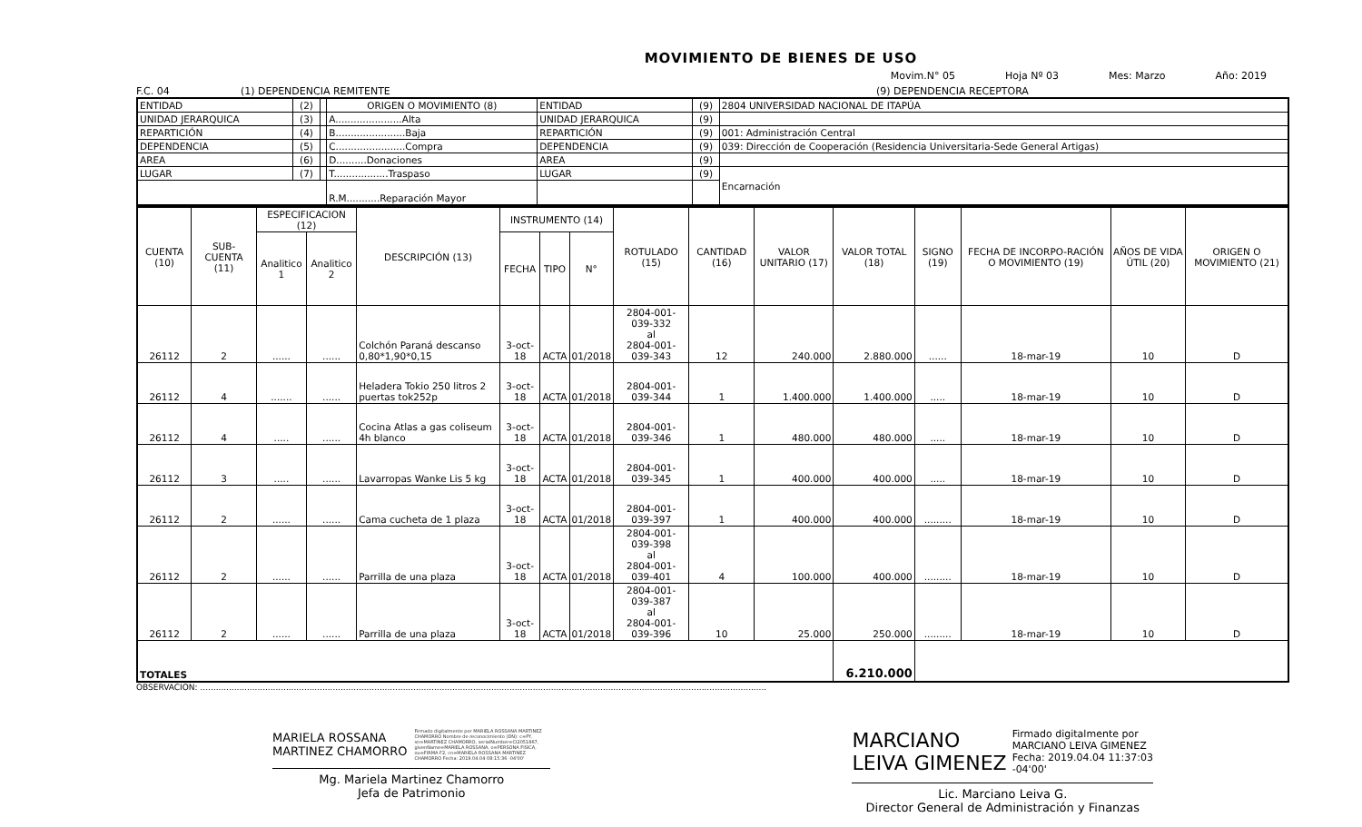MOVIMIENTO DE BIENES DE USO
Movim.N° 05 Hoja Nº 03 Mes: Marzo Año: 2019
F.C. 04 (1) DEPENDENCIA REMITENTE (9) DEPENDENCIA RECEPTORA
| ENTIDAD | (2) | | ORIGEN O MOVIMIENTO (8) | ENTIDAD | (9) | 2804 UNIVERSIDAD NACIONAL DE ITAPÚA |
| UNIDAD JERARQUICA | (3) | | A......................Alta | UNIDAD JERARQUICA | (9) | |
| REPARTICIÓN | (4) | | B.......................Baja | REPARTICIÓN | (9) | 001: Administración Central |
| DEPENDENCIA | (5) | | C.......................Compra | DEPENDENCIA | (9) | 039: Dirección de Cooperación (Residencia Universitaria-Sede General Artigas) |
| AREA | (6) | | D..........Donaciones | AREA | (9) | |
| LUGAR | (7) | | T..................Traspaso | LUGAR | (9) | Encarnación |
| | | | R.M...........Reparación Mayor | | | |
| CUENTA (10) | SUB-CUENTA (11) | ESPECIFICACION (12) | | DESCRIPCIÓN (13) | INSTRUMENTO (14) | | | ROTULADO (15) | CANTIDAD (16) | VALOR UNITARIO (17) | VALOR TOTAL (18) | SIGNO (19) | FECHA DE INCORPO-RACIÓN O MOVIMIENTO (19) | AÑOS DE VIDA ÚTIL (20) | ORIGEN O MOVIMIENTO (21) |
| --- | --- | --- | --- | --- | --- | --- | --- | --- | --- | --- | --- | --- | --- | --- | --- |
| | | Analitico 1 | Analitico 2 | | FECHA | TIPO | N° | | | | | | | | |
| 26112 | 2 | ...... | ...... | Colchón Paraná descanso 0,80*1,90*0,15 | 3-oct-18 | ACTA | 01/2018 | 2804-001-039-332 al 2804-001-039-343 | 12 | 240.000 | 2.880.000 | ...... | 18-mar-19 | 10 | D |
| 26112 | 4 | ....... | ...... | Heladera Tokio 250 litros 2 puertas tok252p | 3-oct-18 | ACTA | 01/2018 | 2804-001-039-344 | 1 | 1.400.000 | 1.400.000 | ..... | 18-mar-19 | 10 | D |
| 26112 | 4 | ..... | ...... | Cocina Atlas a gas coliseum 4h blanco | 3-oct-18 | ACTA | 01/2018 | 2804-001-039-346 | 1 | 480.000 | 480.000 | ..... | 18-mar-19 | 10 | D |
| 26112 | 3 | ..... | ...... | Lavarropas Wanke Lis 5 kg | 3-oct-18 | ACTA | 01/2018 | 2804-001-039-345 | 1 | 400.000 | 400.000 | ..... | 18-mar-19 | 10 | D |
| 26112 | 2 | ...... | ...... | Cama cucheta de 1 plaza | 3-oct-18 | ACTA | 01/2018 | 2804-001-039-397 | 1 | 400.000 | 400.000 | ......... | 18-mar-19 | 10 | D |
| 26112 | 2 | ...... | ...... | Parrilla de una plaza | 3-oct-18 | ACTA | 01/2018 | 2804-001-039-398 al 2804-001-039-401 | 4 | 100.000 | 400.000 | ......... | 18-mar-19 | 10 | D |
| 26112 | 2 | ...... | ...... | Parrilla de una plaza | 3-oct-18 | ACTA | 01/2018 | 2804-001-039-387 al 2804-001-039-396 | 10 | 25.000 | 250.000 | ......... | 18-mar-19 | 10 | D |
| TOTALES | | | | | | | | | | | 6.210.000 | | | | |
OBSERVACION: ..........................................................................................................................................................................................................................
MARIELA ROSSANA
MARTINEZ CHAMORRO Firmado digitalmente por MARIELA ROSSANA MARTINEZ CHAMORRO Nombre de reconocimiento (DN): c=PY, sn=MARTINEZ CHAMORRO, serialNumber=CI2051867, givenName=MARIELA ROSSANA, o=PERSONA FISICA, ou=FIRMA F2, cn=MARIELA ROSSANA MARTINEZ CHAMORRO Fecha: 2019.04.04 08:15:36 -04'00'
Mg. Mariela Martinez Chamorro
Jefa de Patrimonio
MARCIANO
LEIVA GIMENEZ Firmado digitalmente por
MARCIANO LEIVA GIMENEZ
Fecha: 2019.04.04 11:37:03
-04'00'
Lic. Marciano Leiva G.
Director General de Administración y Finanzas